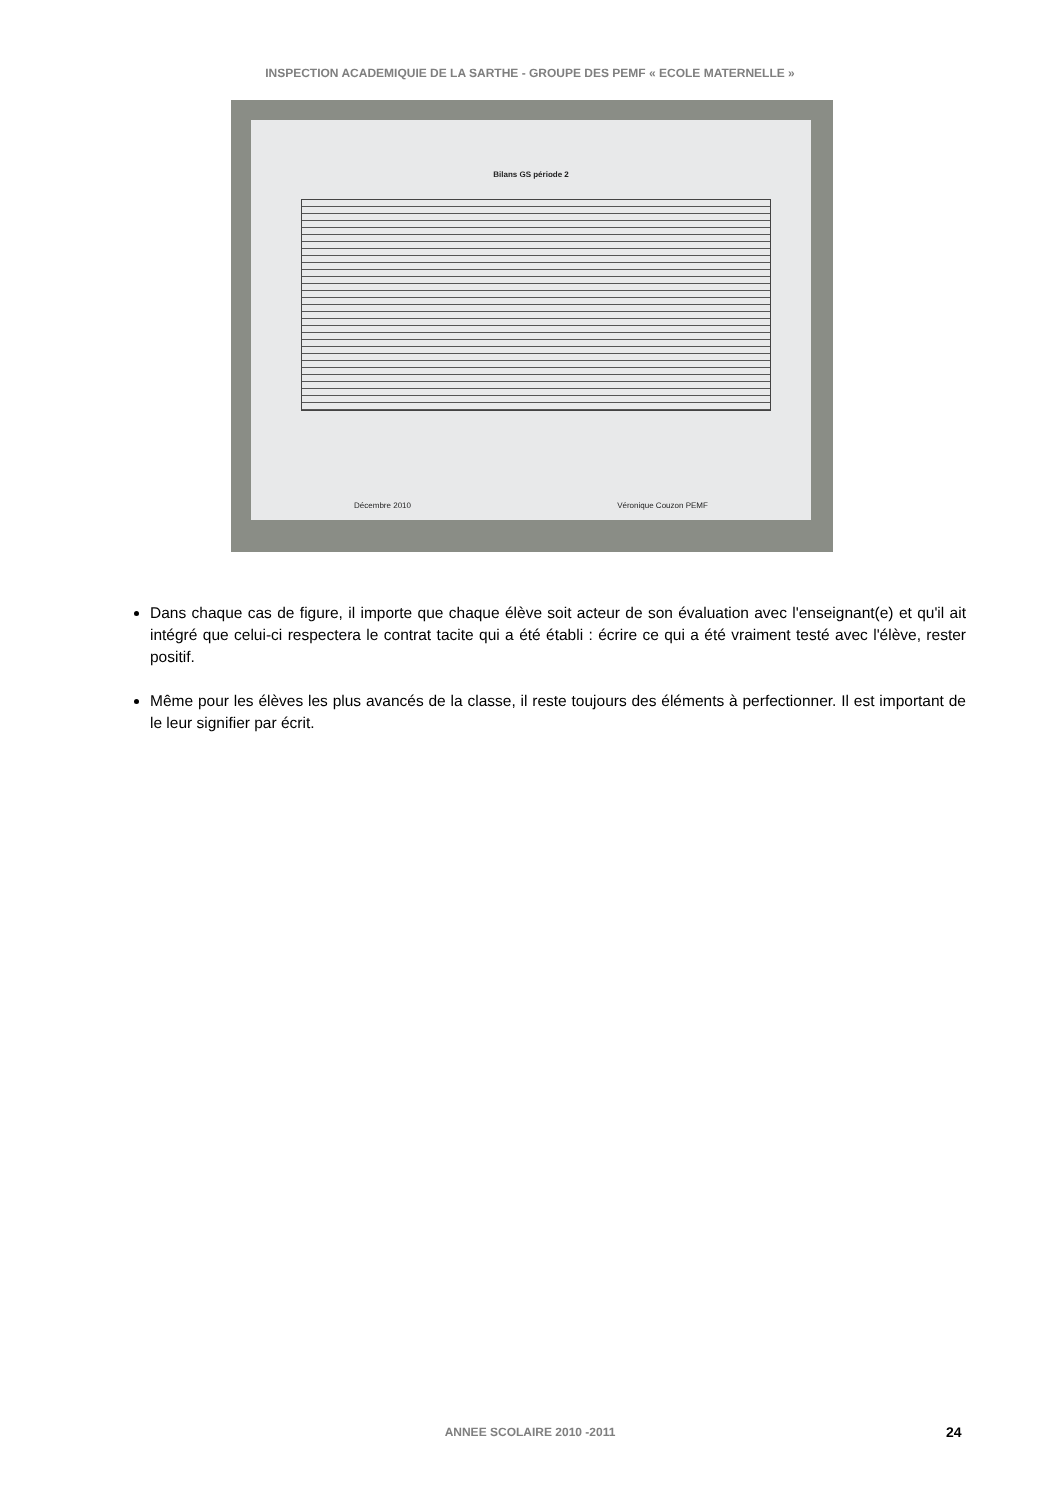INSPECTION ACADEMIQUIE DE LA SARTHE - GROUPE DES PEMF « ECOLE MATERNELLE »
Bilans GS période 2
Décembre 2010 Véronique Couzon PEMF
Dans chaque cas de figure, il importe que chaque élève soit acteur de son évaluation avec l'enseignant(e) et qu'il ait intégré que celui-ci respectera le contrat tacite qui a été établi : écrire ce qui a été vraiment testé avec l'élève, rester positif.
Même pour les élèves les plus avancés de la classe, il reste toujours des éléments à perfectionner. Il est important de le leur signifier par écrit.
ANNEE SCOLAIRE 2010 -2011 24